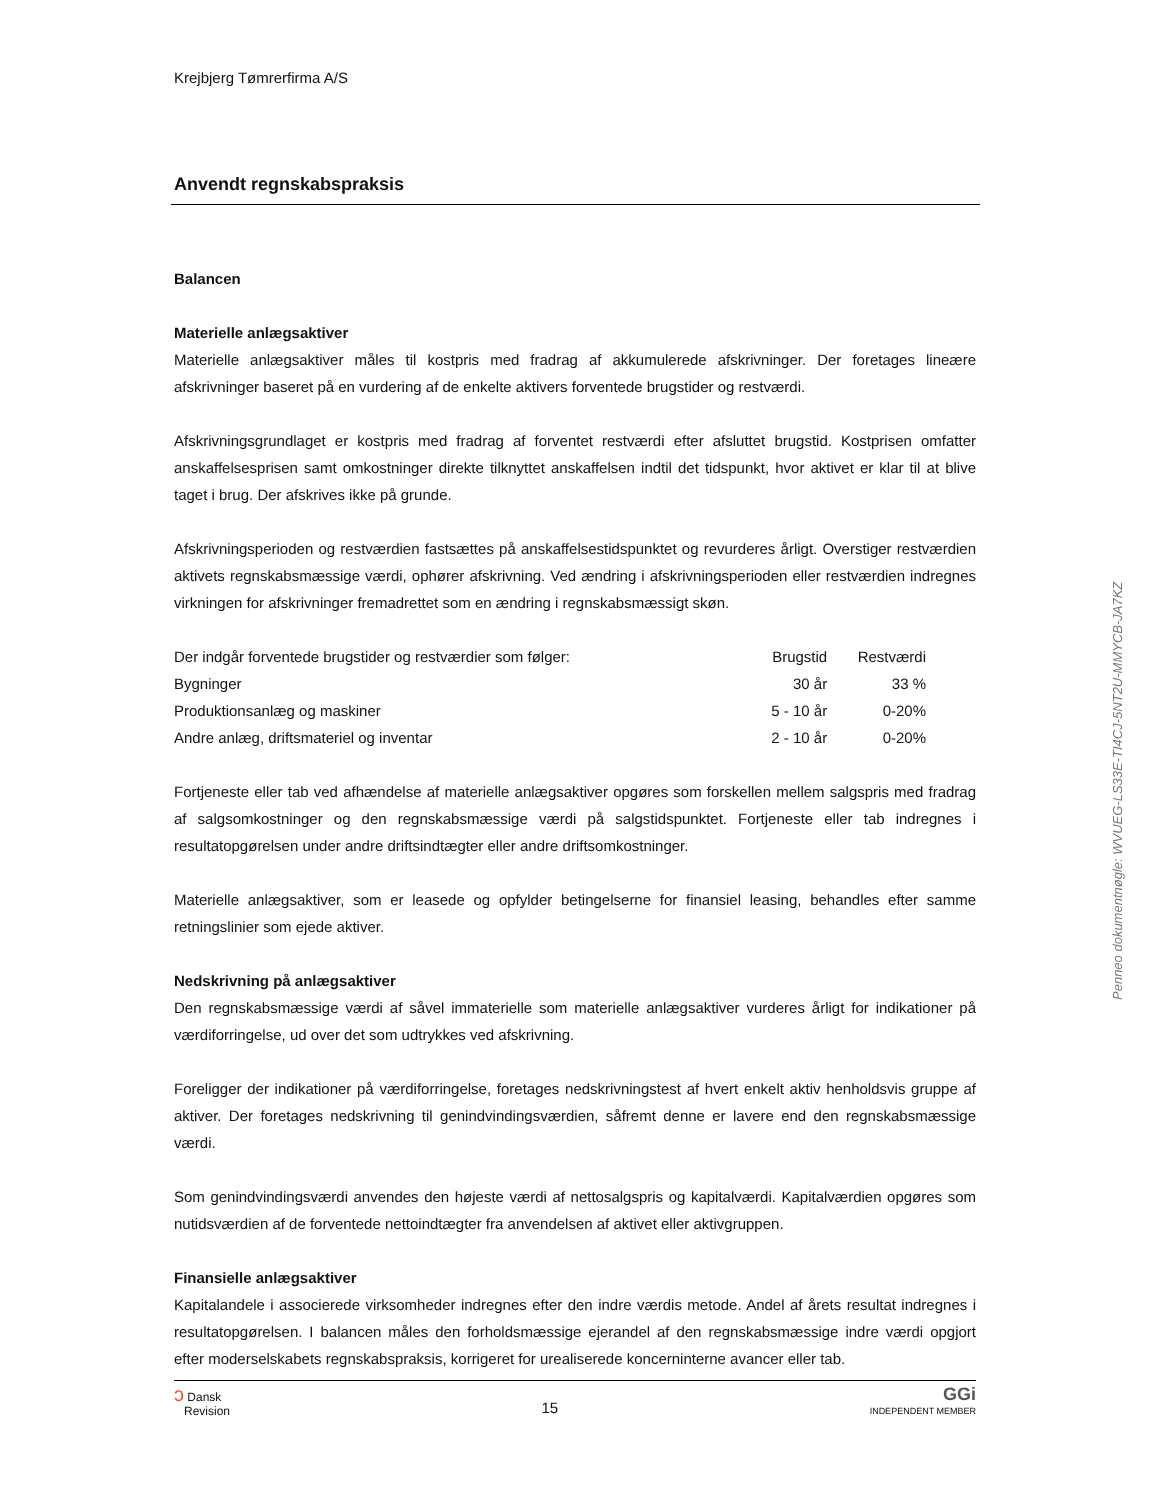Krejbjerg Tømrerfirma A/S
Anvendt regnskabspraksis
Balancen
Materielle anlægsaktiver
Materielle anlægsaktiver måles til kostpris med fradrag af akkumulerede afskrivninger. Der foretages lineære afskrivninger baseret på en vurdering af de enkelte aktivers forventede brugstider og restværdi.
Afskrivningsgrundlaget er kostpris med fradrag af forventet restværdi efter afsluttet brugstid. Kostprisen omfatter anskaffelsesprisen samt omkostninger direkte tilknyttet anskaffelsen indtil det tidspunkt, hvor aktivet er klar til at blive taget i brug. Der afskrives ikke på grunde.
Afskrivningsperioden og restværdien fastsættes på anskaffelsestidspunktet og revurderes årligt. Overstiger restværdien aktivets regnskabsmæssige værdi, ophører afskrivning. Ved ændring i afskrivningsperioden eller restværdien indregnes virkningen for afskrivninger fremadrettet som en ændring i regnskabsmæssigt skøn.
| Der indgår forventede brugstider og restværdier som følger: | Brugstid | Restværdi |
| Bygninger | 30 år | 33 % |
| Produktionsanlæg og maskiner | 5 - 10 år | 0-20% |
| Andre anlæg, driftsmateriel og inventar | 2 - 10 år | 0-20% |
Fortjeneste eller tab ved afhændelse af materielle anlægsaktiver opgøres som forskellen mellem salgspris med fradrag af salgsomkostninger og den regnskabsmæssige værdi på salgstidspunktet. Fortjeneste eller tab indregnes i resultatopgørelsen under andre driftsindtægter eller andre driftsomkostninger.
Materielle anlægsaktiver, som er leasede og opfylder betingelserne for finansiel leasing, behandles efter samme retningslinier som ejede aktiver.
Nedskrivning på anlægsaktiver
Den regnskabsmæssige værdi af såvel immaterielle som materielle anlægsaktiver vurderes årligt for indikationer på værdiforringelse, ud over det som udtrykkes ved afskrivning.
Foreligger der indikationer på værdiforringelse, foretages nedskrivningstest af hvert enkelt aktiv henholdsvis gruppe af aktiver. Der foretages nedskrivning til genindvindingsværdien, såfremt denne er lavere end den regnskabsmæssige værdi.
Som genindvindingsværdi anvendes den højeste værdi af nettosalgspris og kapitalværdi. Kapitalværdien opgøres som nutidsværdien af de forventede nettoindtægter fra anvendelsen af aktivet eller aktivgruppen.
Finansielle anlægsaktiver
Kapitalandele i associerede virksomheder indregnes efter den indre værdis metode. Andel af årets resultat indregnes i resultatopgørelsen. I balancen måles den forholdsmæssige ejerandel af den regnskabsmæssige indre værdi opgjort efter moderselskabets regnskabspraksis, korrigeret for urealiserede koncerninterne avancer eller tab.
ↄ Dansk
Revision
15
GGi
INDEPENDENT MEMBER
Penneo dokumentnøgle: WVUEG-LS33E-TI4CJ-5NT2U-MMYCB-JA7KZ